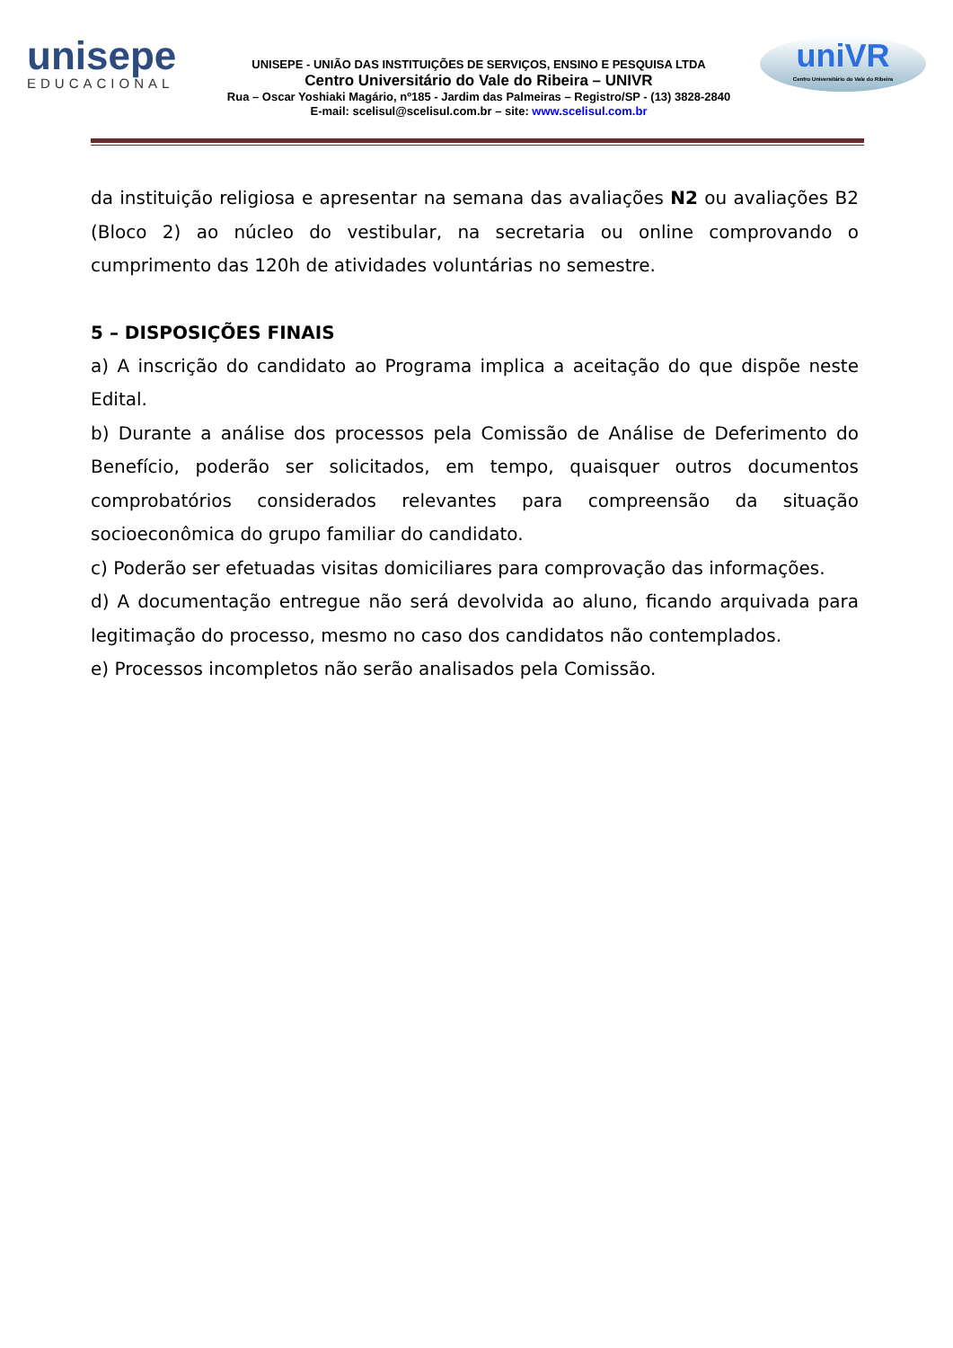unisepe
EDUCACIONAL
UNISEPE - UNIÃO DAS INSTITUIÇÕES DE SERVIÇOS, ENSINO E PESQUISA LTDA
Centro Universitário do Vale do Ribeira – UNIVR
Rua – Oscar Yoshiaki Magário, nº185 - Jardim das Palmeiras – Registro/SP - (13) 3828-2840
E-mail: scelisul@scelisul.com.br – site: www.scelisul.com.br
uniVR
Centro Universitário do Vale do Ribeira
da instituição religiosa e apresentar na semana das avaliações N2 ou avaliações B2 (Bloco 2) ao núcleo do vestibular, na secretaria ou online comprovando o cumprimento das 120h de atividades voluntárias no semestre.
5 – DISPOSIÇÕES FINAIS
a) A inscrição do candidato ao Programa implica a aceitação do que dispõe neste Edital.
b) Durante a análise dos processos pela Comissão de Análise de Deferimento do Benefício, poderão ser solicitados, em tempo, quaisquer outros documentos comprobatórios considerados relevantes para compreensão da situação socioeconômica do grupo familiar do candidato.
c) Poderão ser efetuadas visitas domiciliares para comprovação das informações.
d) A documentação entregue não será devolvida ao aluno, ficando arquivada para legitimação do processo, mesmo no caso dos candidatos não contemplados.
e) Processos incompletos não serão analisados pela Comissão.